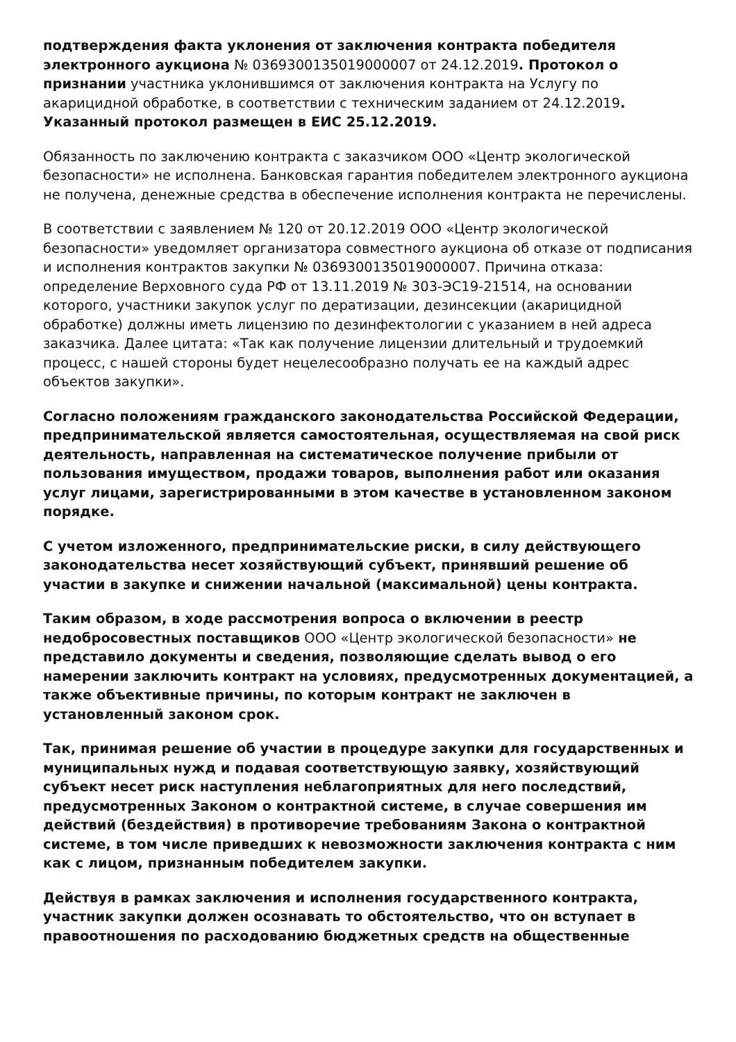подтверждения факта уклонения от заключения контракта победителя электронного аукциона № 0369300135019000007 от 24.12.2019. Протокол о признании участника уклонившимся от заключения контракта на Услугу по акарицидной обработке, в соответствии с техническим заданием от 24.12.2019. Указанный протокол размещен в ЕИС 25.12.2019.
Обязанность по заключению контракта с заказчиком ООО «Центр экологической безопасности» не исполнена. Банковская гарантия победителем электронного аукциона не получена, денежные средства в обеспечение исполнения контракта не перечислены.
В соответствии с заявлением № 120 от 20.12.2019 ООО «Центр экологической безопасности» уведомляет организатора совместного аукциона об отказе от подписания и исполнения контрактов закупки № 0369300135019000007. Причина отказа: определение Верховного суда РФ от 13.11.2019 № 303-ЭС19-21514, на основании которого, участники закупок услуг по дератизации, дезинсекции (акарицидной обработке) должны иметь лицензию по дезинфектологии с указанием в ней адреса заказчика. Далее цитата: «Так как получение лицензии длительный и трудоемкий процесс, с нашей стороны будет нецелесообразно получать ее на каждый адрес объектов закупки».
Согласно положениям гражданского законодательства Российской Федерации, предпринимательской является самостоятельная, осуществляемая на свой риск деятельность, направленная на систематическое получение прибыли от пользования имуществом, продажи товаров, выполнения работ или оказания услуг лицами, зарегистрированными в этом качестве в установленном законом порядке.
С учетом изложенного, предпринимательские риски, в силу действующего законодательства несет хозяйствующий субъект, принявший решение об участии в закупке и снижении начальной (максимальной) цены контракта.
Таким образом, в ходе рассмотрения вопроса о включении в реестр недобросовестных поставщиков ООО «Центр экологической безопасности» не представило документы и сведения, позволяющие сделать вывод о его намерении заключить контракт на условиях, предусмотренных документацией, а также объективные причины, по которым контракт не заключен в установленный законом срок.
Так, принимая решение об участии в процедуре закупки для государственных и муниципальных нужд и подавая соответствующую заявку, хозяйствующий субъект несет риск наступления неблагоприятных для него последствий, предусмотренных Законом о контрактной системе, в случае совершения им действий (бездействия) в противоречие требованиям Закона о контрактной системе, в том числе приведших к невозможности заключения контракта с ним как с лицом, признанным победителем закупки.
Действуя в рамках заключения и исполнения государственного контракта, участник закупки должен осознавать то обстоятельство, что он вступает в правоотношения по расходованию бюджетных средств на общественные